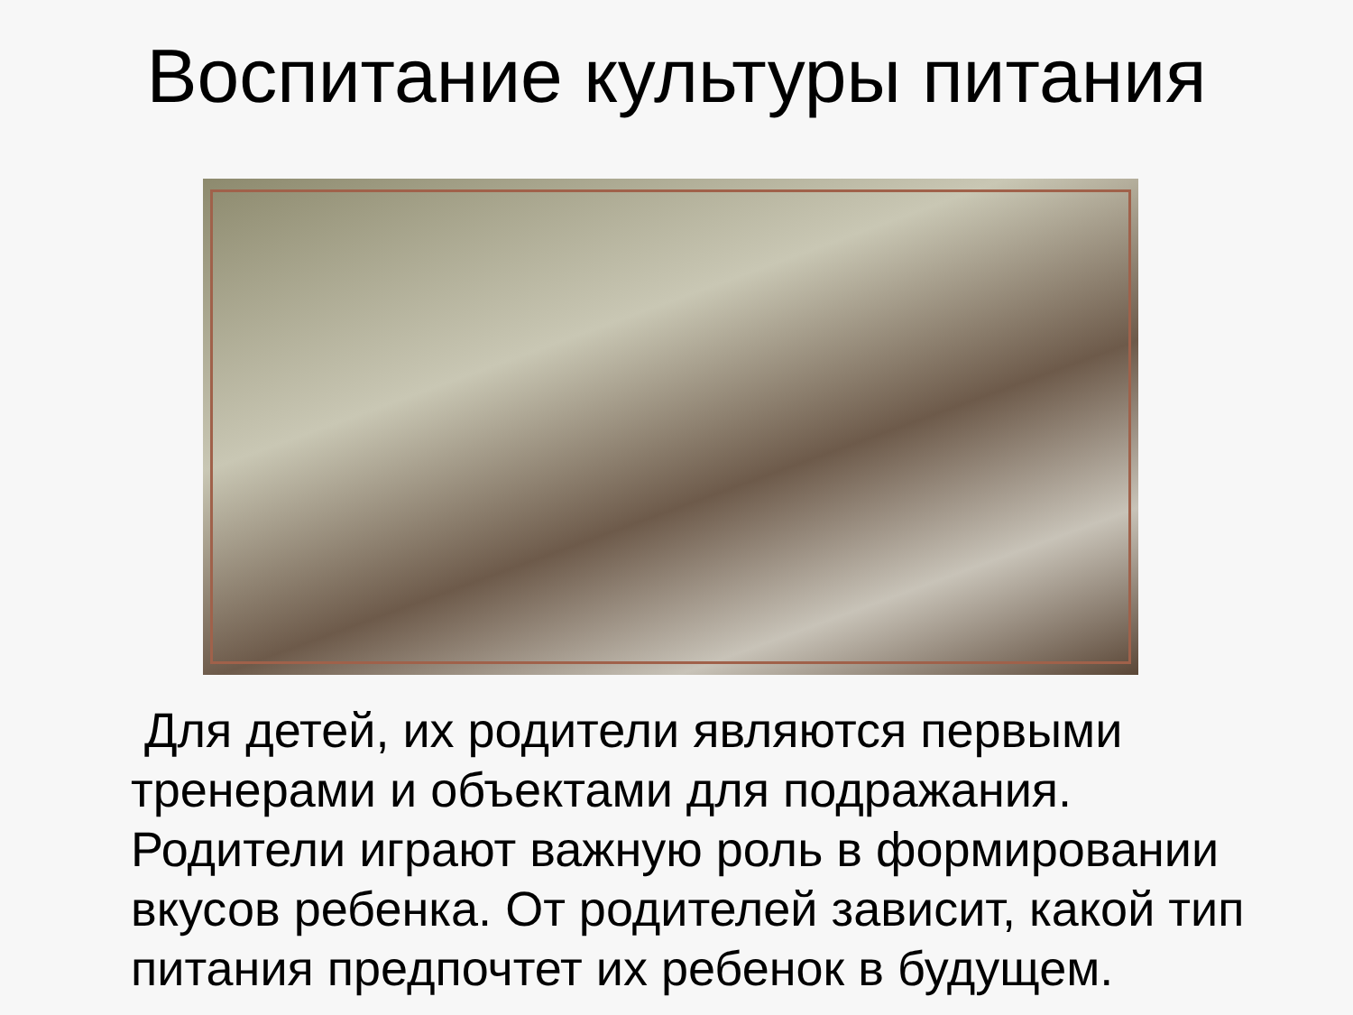Воспитание культуры питания
Для детей, их родители являются первыми тренерами и объектами для подражания. Родители играют важную роль в формировании вкусов ребенка. От родителей зависит, какой тип питания предпочтет их ребенок в будущем.